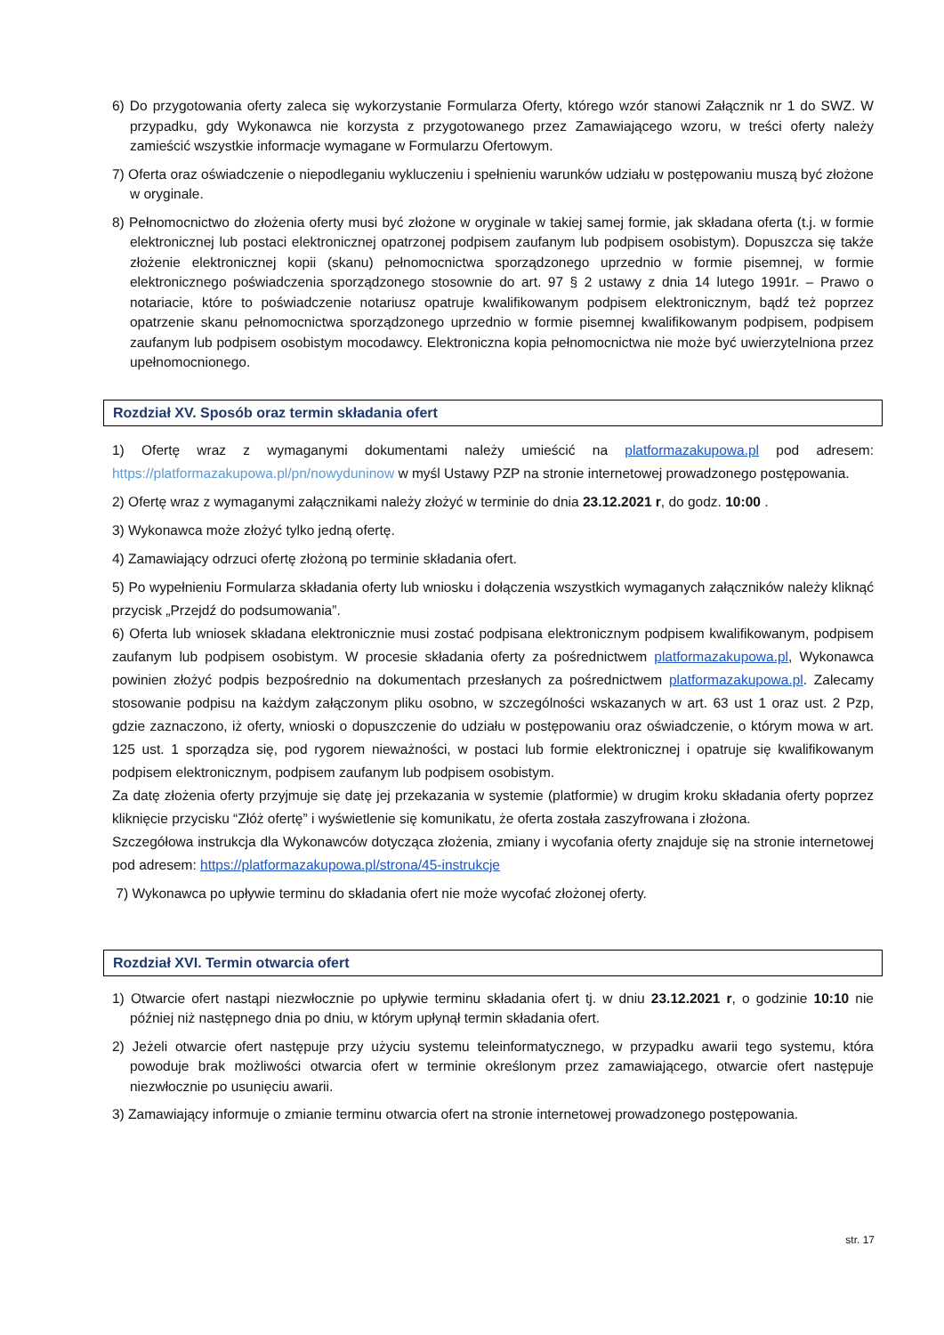6) Do przygotowania oferty zaleca się wykorzystanie Formularza Oferty, którego wzór stanowi Załącznik nr 1 do SWZ. W przypadku, gdy Wykonawca nie korzysta z przygotowanego przez Zamawiającego wzoru, w treści oferty należy zamieścić wszystkie informacje wymagane w Formularzu Ofertowym.
7) Oferta oraz oświadczenie o niepodleganiu wykluczeniu i spełnieniu warunków udziału w postępowaniu muszą być złożone w oryginale.
8) Pełnomocnictwo do złożenia oferty musi być złożone w oryginale w takiej samej formie, jak składana oferta (t.j. w formie elektronicznej lub postaci elektronicznej opatrzonej podpisem zaufanym lub podpisem osobistym). Dopuszcza się także złożenie elektronicznej kopii (skanu) pełnomocnictwa sporządzonego uprzednio w formie pisemnej, w formie elektronicznego poświadczenia sporządzonego stosownie do art. 97 § 2 ustawy z dnia 14 lutego 1991r. – Prawo o notariacie, które to poświadczenie notariusz opatruje kwalifikowanym podpisem elektronicznym, bądź też poprzez opatrzenie skanu pełnomocnictwa sporządzonego uprzednio w formie pisemnej kwalifikowanym podpisem, podpisem zaufanym lub podpisem osobistym mocodawcy. Elektroniczna kopia pełnomocnictwa nie może być uwierzytelniona przez upełnomocnionego.
Rozdział XV. Sposób oraz termin składania ofert
1) Ofertę wraz z wymaganymi dokumentami należy umieścić na platformazakupowa.pl pod adresem: https://platformazakupowa.pl/pn/nowyduninow w myśl Ustawy PZP na stronie internetowej prowadzonego postępowania.
2) Ofertę wraz z wymaganymi załącznikami należy złożyć w terminie do dnia 23.12.2021 r, do godz. 10:00 .
3) Wykonawca może złożyć tylko jedną ofertę.
4) Zamawiający odrzuci ofertę złożoną po terminie składania ofert.
5) Po wypełnieniu Formularza składania oferty lub wniosku i dołączenia wszystkich wymaganych załączników należy kliknąć przycisk „Przejdź do podsumowania”.
6) Oferta lub wniosek składana elektronicznie musi zostać podpisana elektronicznym podpisem kwalifikowanym, podpisem zaufanym lub podpisem osobistym. W procesie składania oferty za pośrednictwem platformazakupowa.pl, Wykonawca powinien złożyć podpis bezpośrednio na dokumentach przesłanych za pośrednictwem platformazakupowa.pl. Zalecamy stosowanie podpisu na każdym załączonym pliku osobno, w szczególności wskazanych w art. 63 ust 1 oraz ust. 2 Pzp, gdzie zaznaczono, iż oferty, wnioski o dopuszczenie do udziału w postępowaniu oraz oświadczenie, o którym mowa w art. 125 ust. 1 sporządza się, pod rygorem nieważności, w postaci lub formie elektronicznej i opatruje się kwalifikowanym podpisem elektronicznym, podpisem zaufanym lub podpisem osobistym.
Za datę złożenia oferty przyjmuje się datę jej przekazania w systemie (platformie) w drugim kroku składania oferty poprzez kliknięcie przycisku “Złóż ofertę” i wyświetlenie się komunikatu, że oferta została zaszyfrowana i złożona.
Szczegółowa instrukcja dla Wykonawców dotycząca złożenia, zmiany i wycofania oferty znajduje się na stronie internetowej pod adresem: https://platformazakupowa.pl/strona/45-instrukcje
7) Wykonawca po upływie terminu do składania ofert nie może wycofać złożonej oferty.
Rozdział XVI. Termin otwarcia ofert
1) Otwarcie ofert nastąpi niezwłocznie po upływie terminu składania ofert tj. w dniu 23.12.2021 r, o godzinie 10:10 nie później niż następnego dnia po dniu, w którym upłynął termin składania ofert.
2) Jeżeli otwarcie ofert następuje przy użyciu systemu teleinformatycznego, w przypadku awarii tego systemu, która powoduje brak możliwości otwarcia ofert w terminie określonym przez zamawiającego, otwarcie ofert następuje niezwłocznie po usunięciu awarii.
3) Zamawiający informuje o zmianie terminu otwarcia ofert na stronie internetowej prowadzonego postępowania.
str. 17